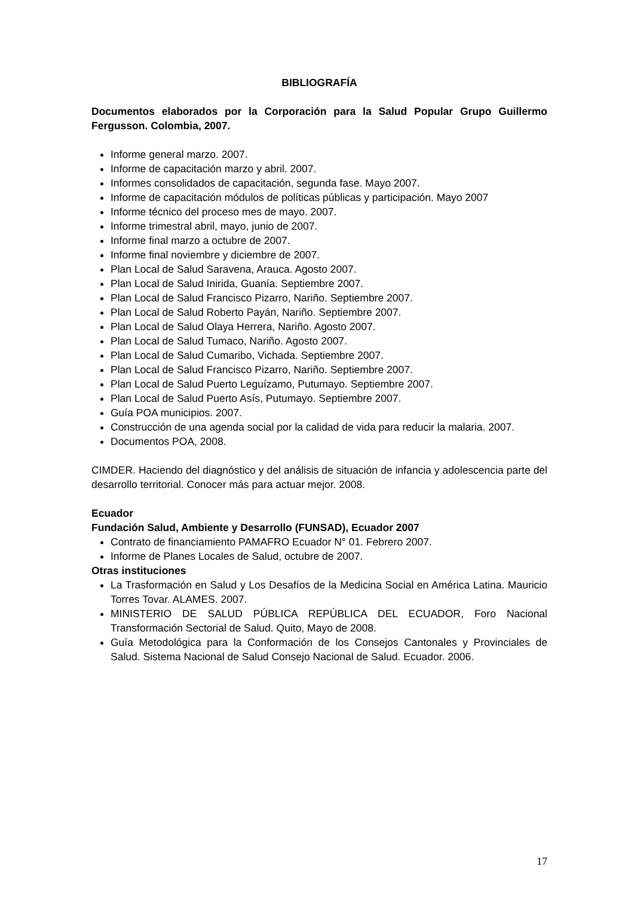BIBLIOGRAFÍA
Documentos elaborados por la Corporación para la Salud Popular Grupo Guillermo Fergusson. Colombia, 2007.
Informe general marzo. 2007.
Informe de capacitación marzo y abril. 2007.
Informes consolidados de capacitación, segunda fase. Mayo 2007.
Informe de capacitación módulos de políticas públicas y participación. Mayo 2007
Informe técnico del proceso mes de mayo. 2007.
Informe trimestral abril, mayo, junio de 2007.
Informe final marzo a octubre de 2007.
Informe final noviembre y diciembre de 2007.
Plan Local de Salud Saravena, Arauca. Agosto 2007.
Plan Local de Salud Inirida, Guanía. Septiembre 2007.
Plan Local de Salud Francisco Pizarro, Nariño. Septiembre 2007.
Plan Local de Salud Roberto Payán, Nariño. Septiembre 2007.
Plan Local de Salud Olaya Herrera, Nariño. Agosto 2007.
Plan Local de Salud Tumaco, Nariño. Agosto 2007.
Plan Local de Salud Cumaribo, Vichada. Septiembre 2007.
Plan Local de Salud Francisco Pizarro, Nariño. Septiembre 2007.
Plan Local de Salud Puerto Leguízamo, Putumayo. Septiembre 2007.
Plan Local de Salud Puerto Asís, Putumayo. Septiembre 2007.
Guía POA municipios. 2007.
Construcción de una agenda social por la calidad de vida para reducir la malaria. 2007.
Documentos POA, 2008.
CIMDER. Haciendo del diagnóstico y del análisis de situación de infancia y adolescencia parte del desarrollo territorial. Conocer más para actuar mejor. 2008.
Ecuador
Fundación Salud, Ambiente y Desarrollo (FUNSAD), Ecuador 2007
Contrato de financiamiento PAMAFRO Ecuador N° 01. Febrero 2007.
Informe de Planes Locales de Salud, octubre de 2007.
Otras instituciones
La Trasformación en Salud y Los Desafíos de la Medicina Social en América Latina. Mauricio Torres Tovar. ALAMES. 2007.
MINISTERIO DE SALUD PÚBLICA REPÚBLICA DEL ECUADOR, Foro Nacional Transformación Sectorial de Salud. Quito, Mayo de 2008.
Guía Metodológica para la Conformación de los Consejos Cantonales y Provinciales de Salud. Sistema Nacional de Salud Consejo Nacional de Salud. Ecuador. 2006.
17